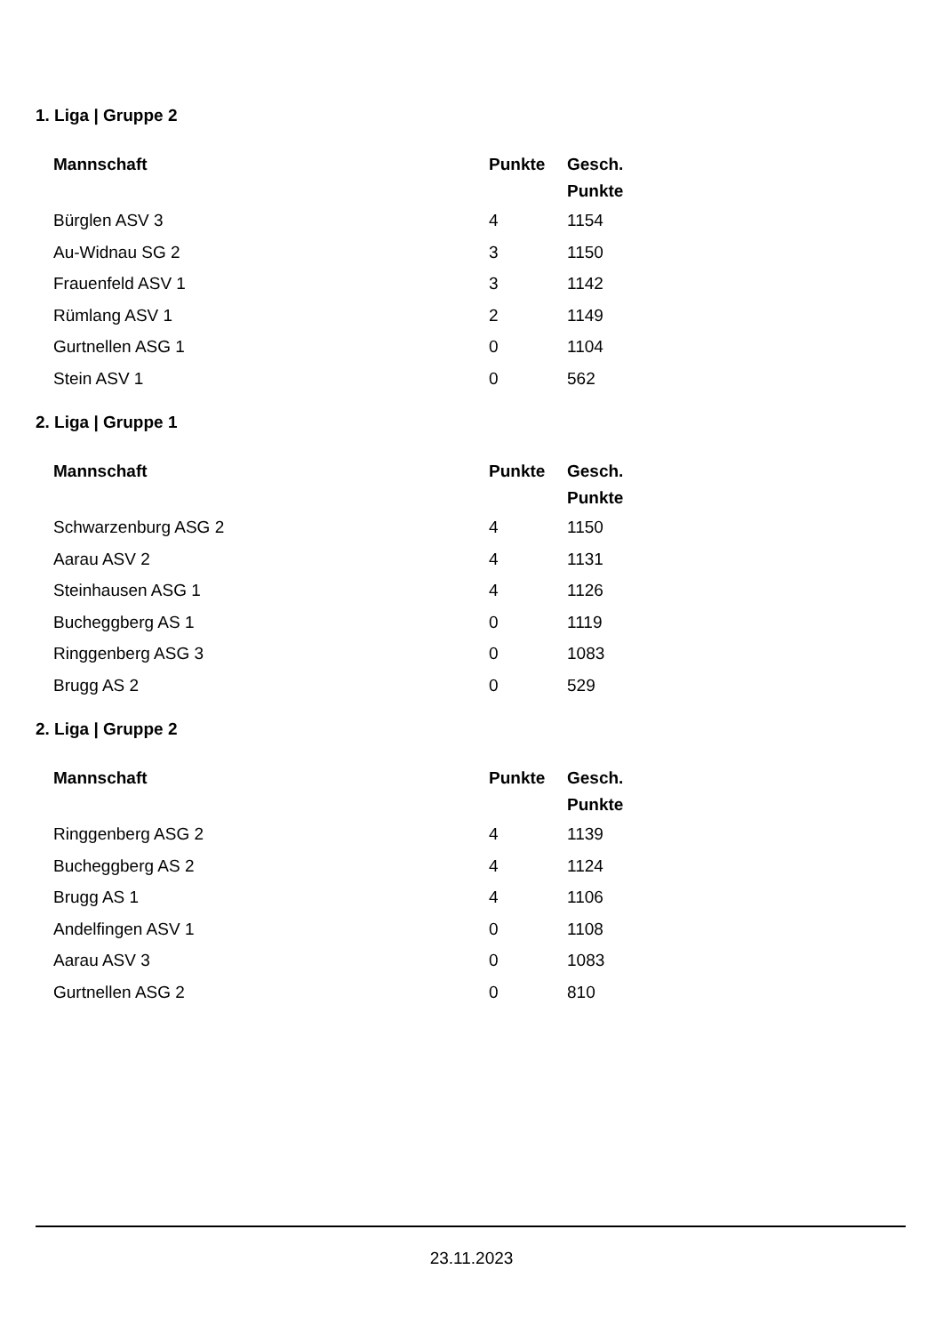1. Liga | Gruppe 2
| Mannschaft | Punkte | Gesch. Punkte |
| --- | --- | --- |
| Bürglen ASV 3 | 4 | 1154 |
| Au-Widnau SG 2 | 3 | 1150 |
| Frauenfeld ASV 1 | 3 | 1142 |
| Rümlang ASV 1 | 2 | 1149 |
| Gurtnellen ASG 1 | 0 | 1104 |
| Stein ASV 1 | 0 | 562 |
2. Liga | Gruppe 1
| Mannschaft | Punkte | Gesch. Punkte |
| --- | --- | --- |
| Schwarzenburg ASG 2 | 4 | 1150 |
| Aarau ASV 2 | 4 | 1131 |
| Steinhausen ASG 1 | 4 | 1126 |
| Bucheggberg AS 1 | 0 | 1119 |
| Ringgenberg ASG 3 | 0 | 1083 |
| Brugg AS 2 | 0 | 529 |
2. Liga | Gruppe 2
| Mannschaft | Punkte | Gesch. Punkte |
| --- | --- | --- |
| Ringgenberg ASG 2 | 4 | 1139 |
| Bucheggberg AS 2 | 4 | 1124 |
| Brugg AS 1 | 4 | 1106 |
| Andelfingen ASV 1 | 0 | 1108 |
| Aarau ASV 3 | 0 | 1083 |
| Gurtnellen ASG 2 | 0 | 810 |
23.11.2023